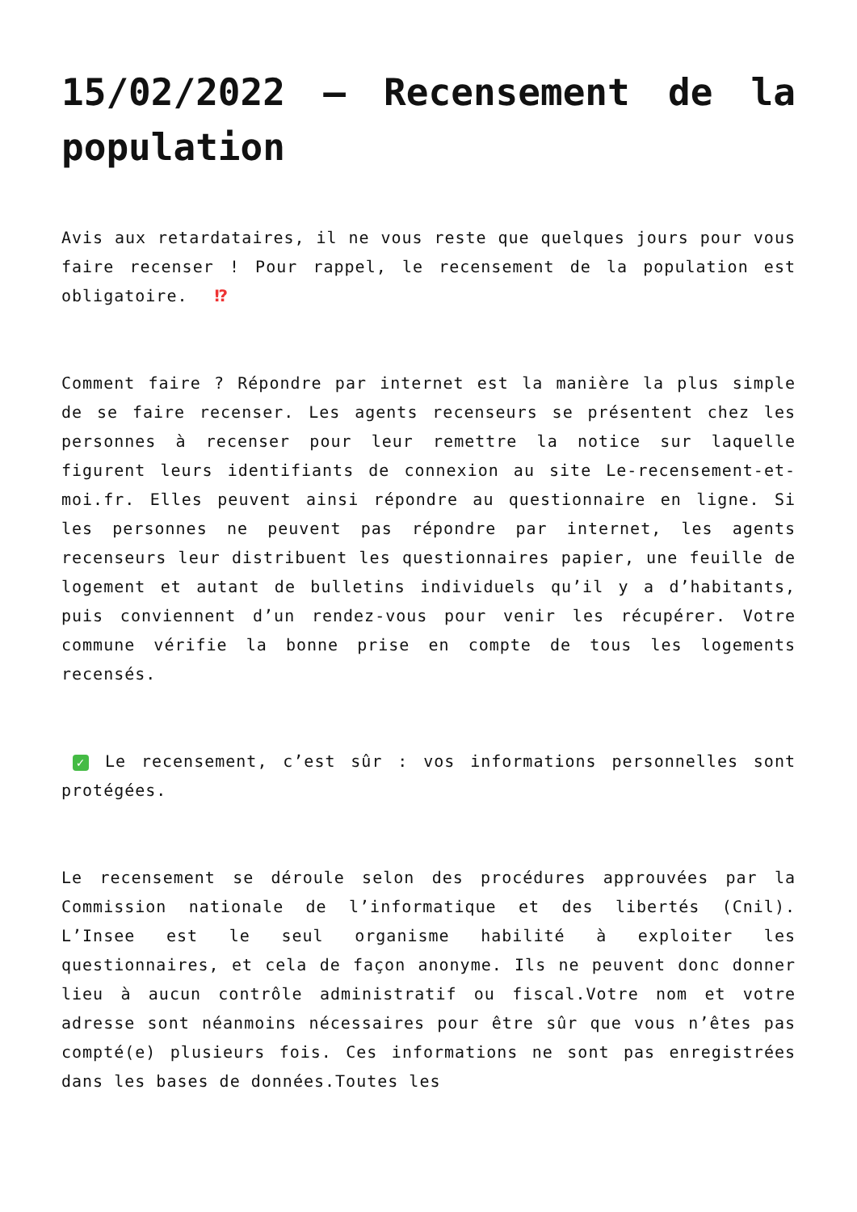15/02/2022 – Recensement de la population
Avis aux retardataires, il ne vous reste que quelques jours pour vous faire recenser ! Pour rappel, le recensement de la population est obligatoire. ⁉
Comment faire ? Répondre par internet est la manière la plus simple de se faire recenser. Les agents recenseurs se présentent chez les personnes à recenser pour leur remettre la notice sur laquelle figurent leurs identifiants de connexion au site Le-recensement-et-moi.fr. Elles peuvent ainsi répondre au questionnaire en ligne. Si les personnes ne peuvent pas répondre par internet, les agents recenseurs leur distribuent les questionnaires papier, une feuille de logement et autant de bulletins individuels qu’il y a d’habitants, puis conviennent d’un rendez-vous pour venir les récupérer. Votre commune vérifie la bonne prise en compte de tous les logements recensés.
✓ Le recensement, c’est sûr : vos informations personnelles sont protégées.
Le recensement se déroule selon des procédures approuvées par la Commission nationale de l’informatique et des libertés (Cnil). L’Insee est le seul organisme habilité à exploiter les questionnaires, et cela de façon anonyme. Ils ne peuvent donc donner lieu à aucun contrôle administratif ou fiscal.Votre nom et votre adresse sont néanmoins nécessaires pour être sûr que vous n’êtes pas compté(e) plusieurs fois. Ces informations ne sont pas enregistrées dans les bases de données.Toutes les